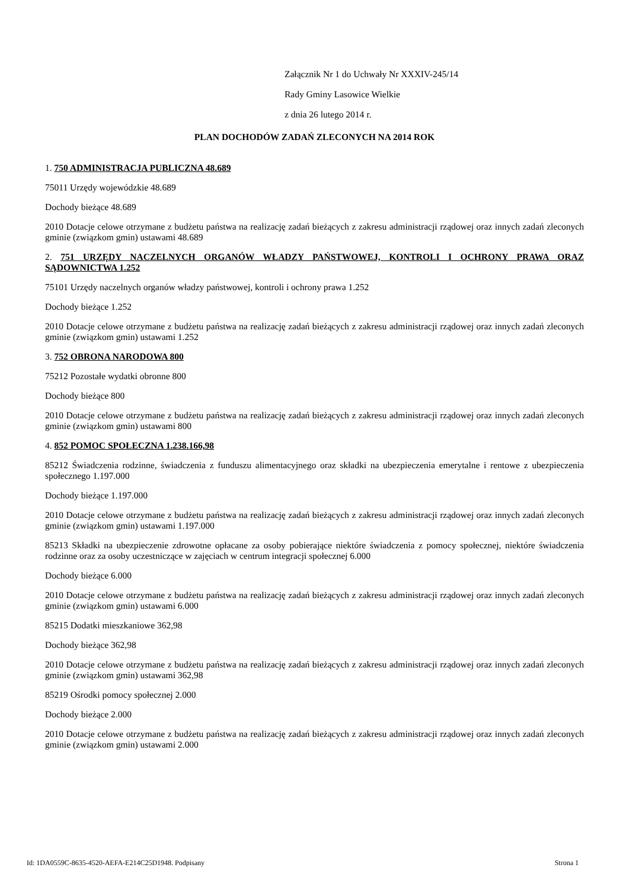Załącznik Nr 1 do Uchwały Nr XXXIV-245/14
Rady Gminy Lasowice Wielkie
z dnia 26 lutego 2014 r.
PLAN DOCHODÓW ZADAŃ ZLECONYCH NA 2014 ROK
1. 750 ADMINISTRACJA PUBLICZNA 48.689
75011 Urzędy wojewódzkie 48.689
Dochody bieżące 48.689
2010 Dotacje celowe otrzymane z budżetu państwa na realizację zadań bieżących z zakresu administracji rządowej oraz innych zadań zleconych gminie (związkom gmin) ustawami 48.689
2. 751 URZĘDY NACZELNYCH ORGANÓW WŁADZY PAŃSTWOWEJ, KONTROLI I OCHRONY PRAWA ORAZ SĄDOWNICTWA 1.252
75101 Urzędy naczelnych organów władzy państwowej, kontroli i ochrony prawa 1.252
Dochody bieżące 1.252
2010 Dotacje celowe otrzymane z budżetu państwa na realizację zadań bieżących z zakresu administracji rządowej oraz innych zadań zleconych gminie (związkom gmin) ustawami 1.252
3. 752 OBRONA NARODOWA 800
75212 Pozostałe wydatki obronne 800
Dochody bieżące 800
2010 Dotacje celowe otrzymane z budżetu państwa na realizację zadań bieżących z zakresu administracji rządowej oraz innych zadań zleconych gminie (związkom gmin) ustawami 800
4. 852 POMOC SPOŁECZNA 1.238.166,98
85212 Świadczenia rodzinne, świadczenia z funduszu alimentacyjnego oraz składki na ubezpieczenia emerytalne i rentowe z ubezpieczenia społecznego 1.197.000
Dochody bieżące 1.197.000
2010 Dotacje celowe otrzymane z budżetu państwa na realizację zadań bieżących z zakresu administracji rządowej oraz innych zadań zleconych gminie (związkom gmin) ustawami 1.197.000
85213 Składki na ubezpieczenie zdrowotne opłacane za osoby pobierające niektóre świadczenia z pomocy społecznej, niektóre świadczenia rodzinne oraz za osoby uczestniczące w zajęciach w centrum integracji społecznej 6.000
Dochody bieżące 6.000
2010 Dotacje celowe otrzymane z budżetu państwa na realizację zadań bieżących z zakresu administracji rządowej oraz innych zadań zleconych gminie (związkom gmin) ustawami 6.000
85215 Dodatki mieszkaniowe 362,98
Dochody bieżące 362,98
2010 Dotacje celowe otrzymane z budżetu państwa na realizację zadań bieżących z zakresu administracji rządowej oraz innych zadań zleconych gminie (związkom gmin) ustawami 362,98
85219 Ośrodki pomocy społecznej 2.000
Dochody bieżące 2.000
2010 Dotacje celowe otrzymane z budżetu państwa na realizację zadań bieżących z zakresu administracji rządowej oraz innych zadań zleconych gminie (związkom gmin) ustawami 2.000
Id: 1DA0559C-8635-4520-AEFA-E214C25D1948. Podpisany Strona 1